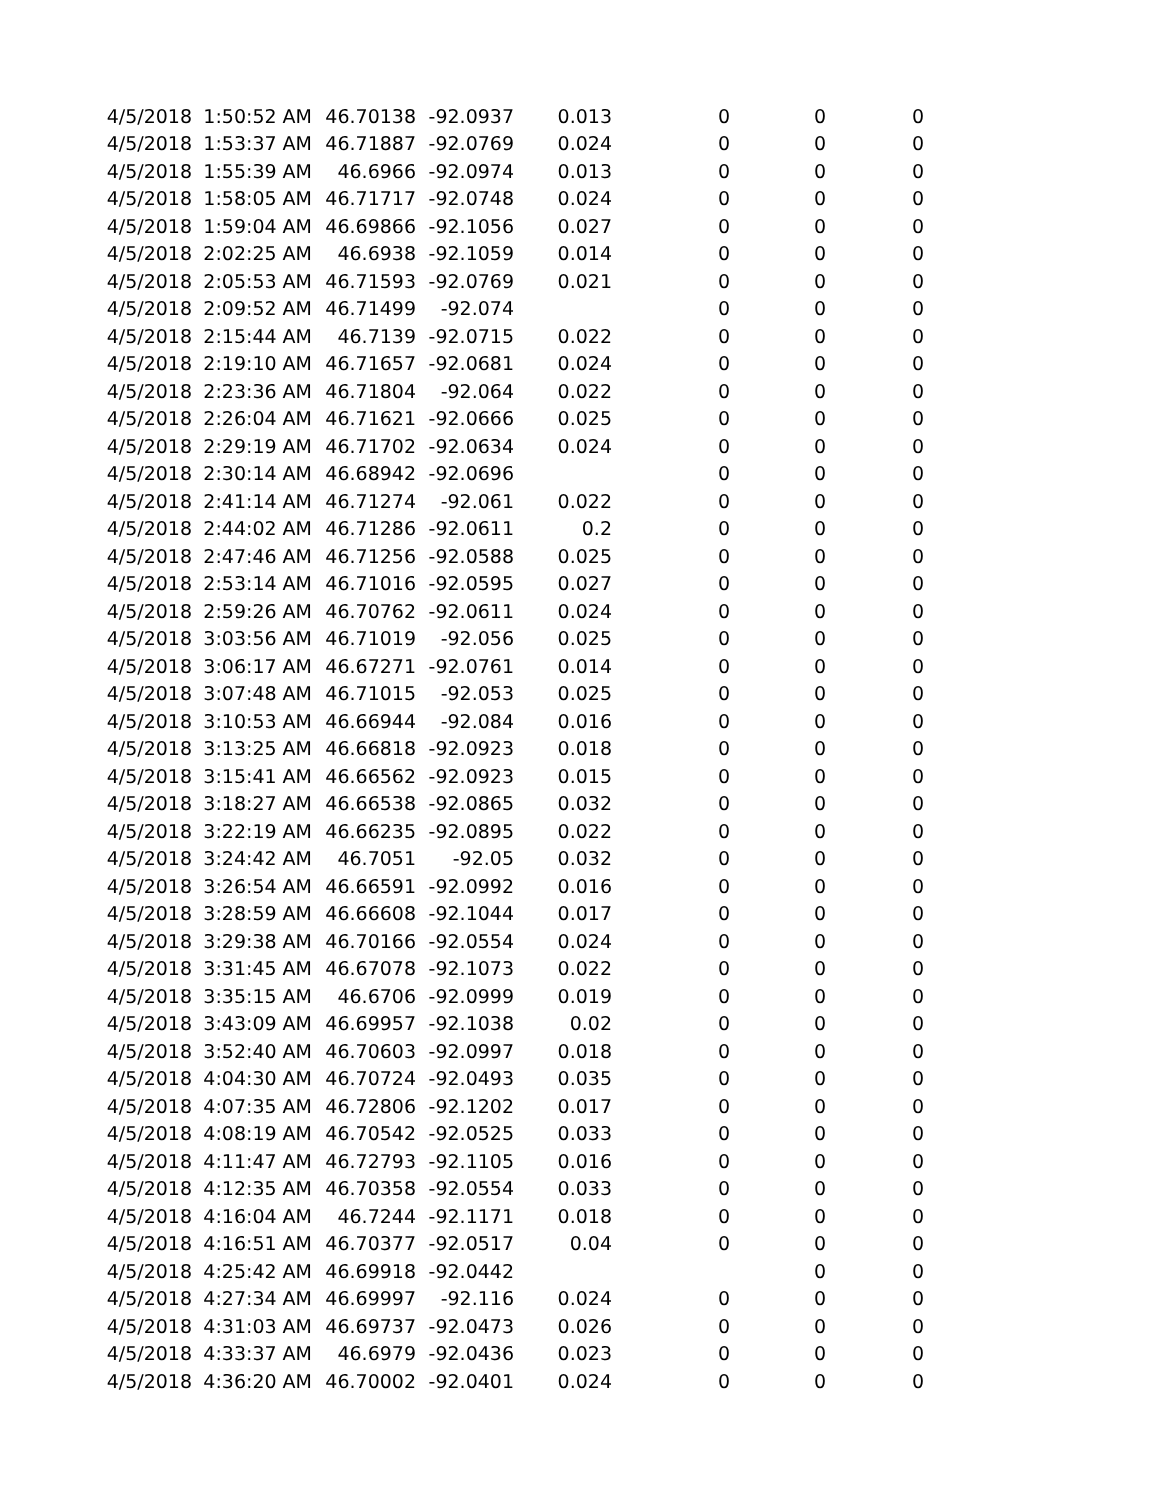| 4/5/2018 | 1:50:52 AM | 46.70138 | -92.0937 | 0.013 | 0 | 0 | 0 |
| 4/5/2018 | 1:53:37 AM | 46.71887 | -92.0769 | 0.024 | 0 | 0 | 0 |
| 4/5/2018 | 1:55:39 AM | 46.6966 | -92.0974 | 0.013 | 0 | 0 | 0 |
| 4/5/2018 | 1:58:05 AM | 46.71717 | -92.0748 | 0.024 | 0 | 0 | 0 |
| 4/5/2018 | 1:59:04 AM | 46.69866 | -92.1056 | 0.027 | 0 | 0 | 0 |
| 4/5/2018 | 2:02:25 AM | 46.6938 | -92.1059 | 0.014 | 0 | 0 | 0 |
| 4/5/2018 | 2:05:53 AM | 46.71593 | -92.0769 | 0.021 | 0 | 0 | 0 |
| 4/5/2018 | 2:09:52 AM | 46.71499 | -92.074 | | 0 | 0 | 0 |
| 4/5/2018 | 2:15:44 AM | 46.7139 | -92.0715 | 0.022 | 0 | 0 | 0 |
| 4/5/2018 | 2:19:10 AM | 46.71657 | -92.0681 | 0.024 | 0 | 0 | 0 |
| 4/5/2018 | 2:23:36 AM | 46.71804 | -92.064 | 0.022 | 0 | 0 | 0 |
| 4/5/2018 | 2:26:04 AM | 46.71621 | -92.0666 | 0.025 | 0 | 0 | 0 |
| 4/5/2018 | 2:29:19 AM | 46.71702 | -92.0634 | 0.024 | 0 | 0 | 0 |
| 4/5/2018 | 2:30:14 AM | 46.68942 | -92.0696 | | 0 | 0 | 0 |
| 4/5/2018 | 2:41:14 AM | 46.71274 | -92.061 | 0.022 | 0 | 0 | 0 |
| 4/5/2018 | 2:44:02 AM | 46.71286 | -92.0611 | 0.2 | 0 | 0 | 0 |
| 4/5/2018 | 2:47:46 AM | 46.71256 | -92.0588 | 0.025 | 0 | 0 | 0 |
| 4/5/2018 | 2:53:14 AM | 46.71016 | -92.0595 | 0.027 | 0 | 0 | 0 |
| 4/5/2018 | 2:59:26 AM | 46.70762 | -92.0611 | 0.024 | 0 | 0 | 0 |
| 4/5/2018 | 3:03:56 AM | 46.71019 | -92.056 | 0.025 | 0 | 0 | 0 |
| 4/5/2018 | 3:06:17 AM | 46.67271 | -92.0761 | 0.014 | 0 | 0 | 0 |
| 4/5/2018 | 3:07:48 AM | 46.71015 | -92.053 | 0.025 | 0 | 0 | 0 |
| 4/5/2018 | 3:10:53 AM | 46.66944 | -92.084 | 0.016 | 0 | 0 | 0 |
| 4/5/2018 | 3:13:25 AM | 46.66818 | -92.0923 | 0.018 | 0 | 0 | 0 |
| 4/5/2018 | 3:15:41 AM | 46.66562 | -92.0923 | 0.015 | 0 | 0 | 0 |
| 4/5/2018 | 3:18:27 AM | 46.66538 | -92.0865 | 0.032 | 0 | 0 | 0 |
| 4/5/2018 | 3:22:19 AM | 46.66235 | -92.0895 | 0.022 | 0 | 0 | 0 |
| 4/5/2018 | 3:24:42 AM | 46.7051 | -92.05 | 0.032 | 0 | 0 | 0 |
| 4/5/2018 | 3:26:54 AM | 46.66591 | -92.0992 | 0.016 | 0 | 0 | 0 |
| 4/5/2018 | 3:28:59 AM | 46.66608 | -92.1044 | 0.017 | 0 | 0 | 0 |
| 4/5/2018 | 3:29:38 AM | 46.70166 | -92.0554 | 0.024 | 0 | 0 | 0 |
| 4/5/2018 | 3:31:45 AM | 46.67078 | -92.1073 | 0.022 | 0 | 0 | 0 |
| 4/5/2018 | 3:35:15 AM | 46.6706 | -92.0999 | 0.019 | 0 | 0 | 0 |
| 4/5/2018 | 3:43:09 AM | 46.69957 | -92.1038 | 0.02 | 0 | 0 | 0 |
| 4/5/2018 | 3:52:40 AM | 46.70603 | -92.0997 | 0.018 | 0 | 0 | 0 |
| 4/5/2018 | 4:04:30 AM | 46.70724 | -92.0493 | 0.035 | 0 | 0 | 0 |
| 4/5/2018 | 4:07:35 AM | 46.72806 | -92.1202 | 0.017 | 0 | 0 | 0 |
| 4/5/2018 | 4:08:19 AM | 46.70542 | -92.0525 | 0.033 | 0 | 0 | 0 |
| 4/5/2018 | 4:11:47 AM | 46.72793 | -92.1105 | 0.016 | 0 | 0 | 0 |
| 4/5/2018 | 4:12:35 AM | 46.70358 | -92.0554 | 0.033 | 0 | 0 | 0 |
| 4/5/2018 | 4:16:04 AM | 46.7244 | -92.1171 | 0.018 | 0 | 0 | 0 |
| 4/5/2018 | 4:16:51 AM | 46.70377 | -92.0517 | 0.04 | 0 | 0 | 0 |
| 4/5/2018 | 4:25:42 AM | 46.69918 | -92.0442 | | | 0 | 0 |
| 4/5/2018 | 4:27:34 AM | 46.69997 | -92.116 | 0.024 | 0 | 0 | 0 |
| 4/5/2018 | 4:31:03 AM | 46.69737 | -92.0473 | 0.026 | 0 | 0 | 0 |
| 4/5/2018 | 4:33:37 AM | 46.6979 | -92.0436 | 0.023 | 0 | 0 | 0 |
| 4/5/2018 | 4:36:20 AM | 46.70002 | -92.0401 | 0.024 | 0 | 0 | 0 |